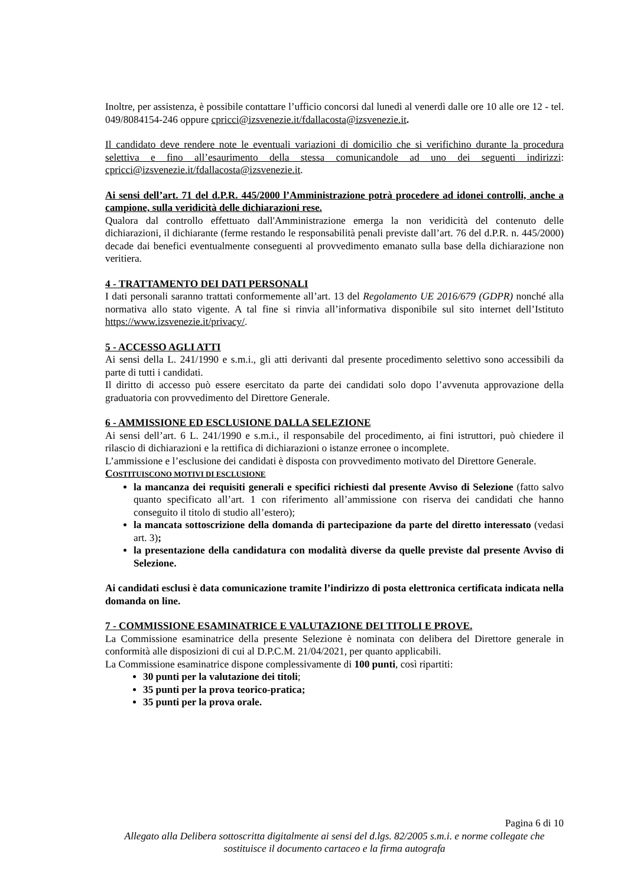Inoltre, per assistenza, è possibile contattare l’ufficio concorsi dal lunedì al venerdì dalle ore 10 alle ore 12 - tel. 049/8084154-246 oppure cpricci@izsvenezie.it/fdallacosta@izsvenezie.it.
Il candidato deve rendere note le eventuali variazioni di domicilio che si verifichino durante la procedura selettiva e fino all’esaurimento della stessa comunicandole ad uno dei seguenti indirizzi: cpricci@izsvenezie.it/fdallacosta@izsvenezie.it.
Ai sensi dell’art. 71 del d.P.R. 445/2000 l’Amministrazione potrà procedere ad idonei controlli, anche a campione, sulla veridicità delle dichiarazioni rese.
Qualora dal controllo effettuato dall'Amministrazione emerga la non veridicità del contenuto delle dichiarazioni, il dichiarante (ferme restando le responsabilità penali previste dall’art. 76 del d.P.R. n. 445/2000) decade dai benefici eventualmente conseguenti al provvedimento emanato sulla base della dichiarazione non veritiera.
4 - TRATTAMENTO DEI DATI PERSONALI
I dati personali saranno trattati conformemente all’art. 13 del Regolamento UE 2016/679 (GDPR) nonché alla normativa allo stato vigente. A tal fine si rinvia all’informativa disponibile sul sito internet dell’Istituto https://www.izsvenezie.it/privacy/.
5 - ACCESSO AGLI ATTI
Ai sensi della L. 241/1990 e s.m.i., gli atti derivanti dal presente procedimento selettivo sono accessibili da parte di tutti i candidati.
Il diritto di accesso può essere esercitato da parte dei candidati solo dopo l’avvenuta approvazione della graduatoria con provvedimento del Direttore Generale.
6 - AMMISSIONE ED ESCLUSIONE DALLA SELEZIONE
Ai sensi dell’art. 6 L. 241/1990 e s.m.i., il responsabile del procedimento, ai fini istruttori, può chiedere il rilascio di dichiarazioni e la rettifica di dichiarazioni o istanze erronee o incomplete.
L’ammissione e l’esclusione dei candidati è disposta con provvedimento motivato del Direttore Generale.
COSTITUISCONO MOTIVI DI ESCLUSIONE
la mancanza dei requisiti generali e specifici richiesti dal presente Avviso di Selezione (fatto salvo quanto specificato all’art. 1 con riferimento all’ammissione con riserva dei candidati che hanno conseguito il titolo di studio all’estero);
la mancata sottoscrizione della domanda di partecipazione da parte del diretto interessato (vedasi art. 3);
la presentazione della candidatura con modalità diverse da quelle previste dal presente Avviso di Selezione.
Ai candidati esclusi è data comunicazione tramite l’indirizzo di posta elettronica certificata indicata nella domanda on line.
7 - COMMISSIONE ESAMINATRICE E VALUTAZIONE DEI TITOLI E PROVE.
La Commissione esaminatrice della presente Selezione è nominata con delibera del Direttore generale in conformità alle disposizioni di cui al D.P.C.M. 21/04/2021, per quanto applicabili.
La Commissione esaminatrice dispone complessivamente di 100 punti, così ripartiti:
30 punti per la valutazione dei titoli;
35 punti per la prova teorico-pratica;
35 punti per la prova orale.
Pagina 6 di 10
Allegato alla Delibera sottoscritta digitalmente ai sensi del d.lgs. 82/2005 s.m.i. e norme collegate che sostituisce il documento cartaceo e la firma autografa